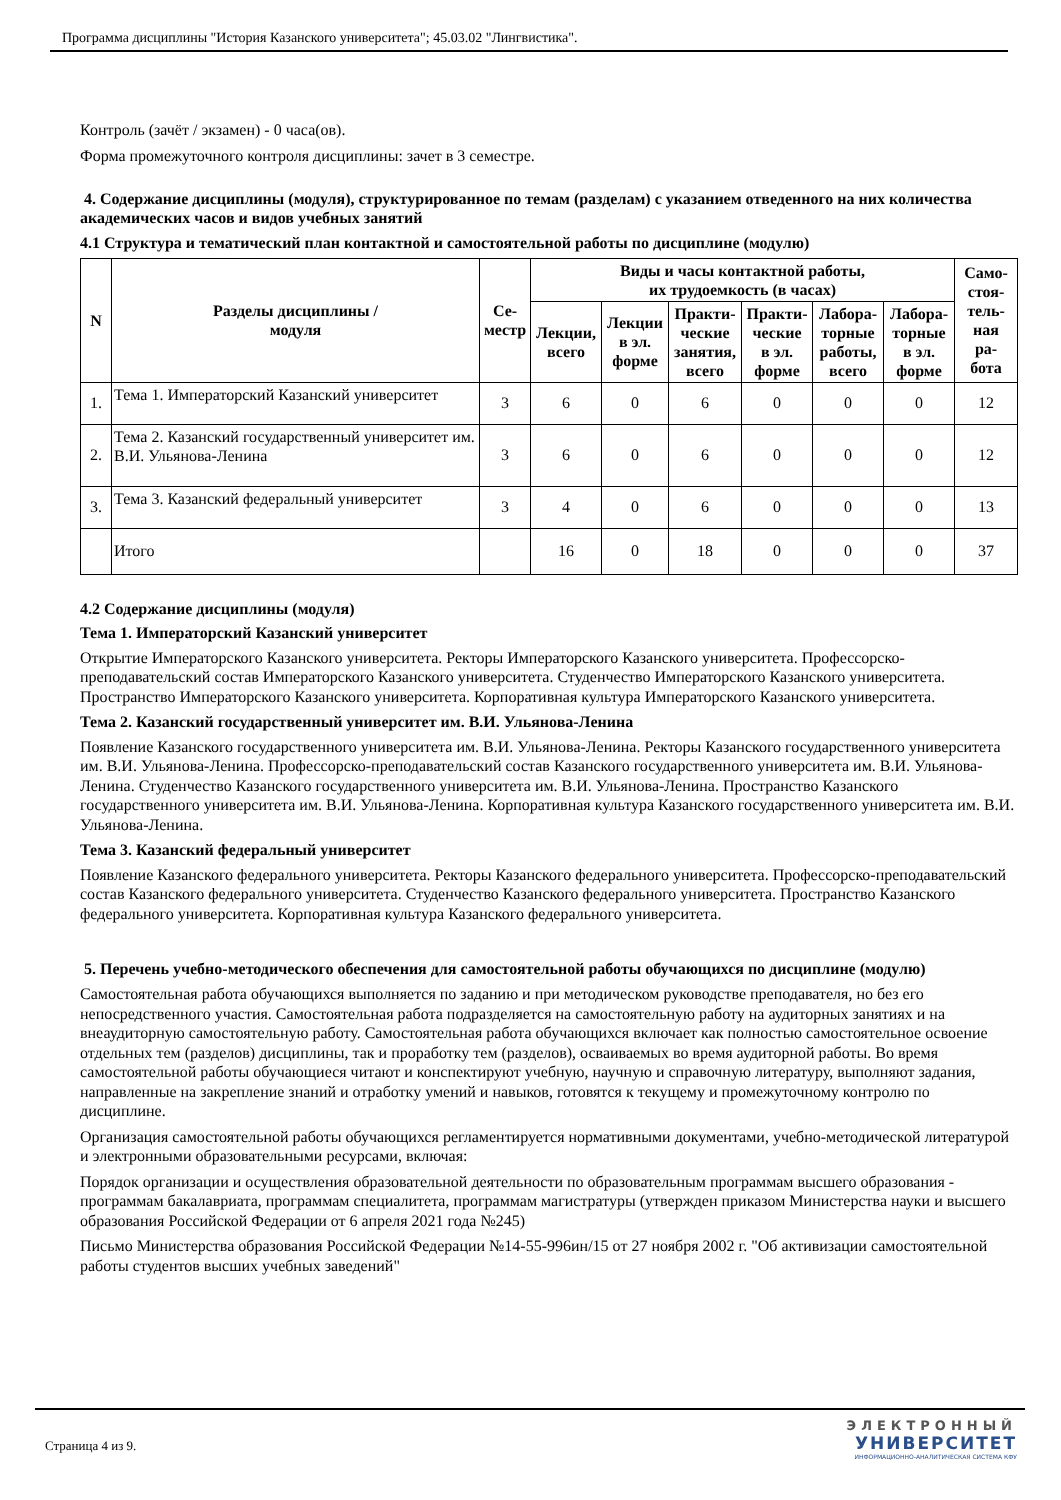Программа дисциплины "История Казанского университета"; 45.03.02 "Лингвистика".
Контроль (зачёт / экзамен) - 0 часа(ов).
Форма промежуточного контроля дисциплины: зачет в 3 семестре.
4. Содержание дисциплины (модуля), структурированное по темам (разделам) с указанием отведенного на них количества академических часов и видов учебных занятий
4.1 Структура и тематический план контактной и самостоятельной работы по дисциплине (модулю)
| N | Разделы дисциплины / модуля | Се- местр | Виды и часы контактной работы, их трудоемкость (в часах) | | | | | | Само- стоя- тель- ная ра- бота |
| --- | --- | --- | --- | --- | --- | --- | --- | --- | --- |
| | | | Лекции, всего | Лекции в эл. форме | Практи- ческие занятия, всего | Практи- ческие в эл. форме | Лабора- торные работы, всего | Лабора- торные в эл. форме | |
| 1. | Тема 1. Императорский Казанский университет | 3 | 6 | 0 | 6 | 0 | 0 | 0 | 12 |
| 2. | Тема 2. Казанский государственный университет им. В.И. Ульянова-Ленина | 3 | 6 | 0 | 6 | 0 | 0 | 0 | 12 |
| 3. | Тема 3. Казанский федеральный университет | 3 | 4 | 0 | 6 | 0 | 0 | 0 | 13 |
| | Итого | | 16 | 0 | 18 | 0 | 0 | 0 | 37 |
4.2 Содержание дисциплины (модуля)
Тема 1. Императорский Казанский университет
Открытие Императорского Казанского университета. Ректоры Императорского Казанского университета. Профессорско-преподавательский состав Императорского Казанского университета. Студенчество Императорского Казанского университета. Пространство Императорского Казанского университета. Корпоративная культура Императорского Казанского университета.
Тема 2. Казанский государственный университет им. В.И. Ульянова-Ленина
Появление Казанского государственного университета им. В.И. Ульянова-Ленина. Ректоры Казанского государственного университета им. В.И. Ульянова-Ленина. Профессорско-преподавательский состав Казанского государственного университета им. В.И. Ульянова-Ленина. Студенчество Казанского государственного университета им. В.И. Ульянова-Ленина. Пространство Казанского государственного университета им. В.И. Ульянова-Ленина. Корпоративная культура Казанского государственного университета им. В.И. Ульянова-Ленина.
Тема 3. Казанский федеральный университет
Появление Казанского федерального университета. Ректоры Казанского федерального университета. Профессорско-преподавательский состав Казанского федерального университета. Студенчество Казанского федерального университета. Пространство Казанского федерального университета. Корпоративная культура Казанского федерального университета.
5. Перечень учебно-методического обеспечения для самостоятельной работы обучающихся по дисциплине (модулю)
Самостоятельная работа обучающихся выполняется по заданию и при методическом руководстве преподавателя, но без его непосредственного участия. Самостоятельная работа подразделяется на самостоятельную работу на аудиторных занятиях и на внеаудиторную самостоятельную работу. Самостоятельная работа обучающихся включает как полностью самостоятельное освоение отдельных тем (разделов) дисциплины, так и проработку тем (разделов), осваиваемых во время аудиторной работы. Во время самостоятельной работы обучающиеся читают и конспектируют учебную, научную и справочную литературу, выполняют задания, направленные на закрепление знаний и отработку умений и навыков, готовятся к текущему и промежуточному контролю по дисциплине.
Организация самостоятельной работы обучающихся регламентируется нормативными документами, учебно-методической литературой и электронными образовательными ресурсами, включая:
Порядок организации и осуществления образовательной деятельности по образовательным программам высшего образования - программам бакалавриата, программам специалитета, программам магистратуры (утвержден приказом Министерства науки и высшего образования Российской Федерации от 6 апреля 2021 года №245)
Письмо Министерства образования Российской Федерации №14-55-996ин/15 от 27 ноября 2002 г. "Об активизации самостоятельной работы студентов высших учебных заведений"
Страница 4 из 9.
ЭЛЕКТРОННЫЙ
УНИВЕРСИТЕТ
ИНФОРМАЦИОННО-АНАЛИТИЧЕСКАЯ СИСТЕМА КФУ